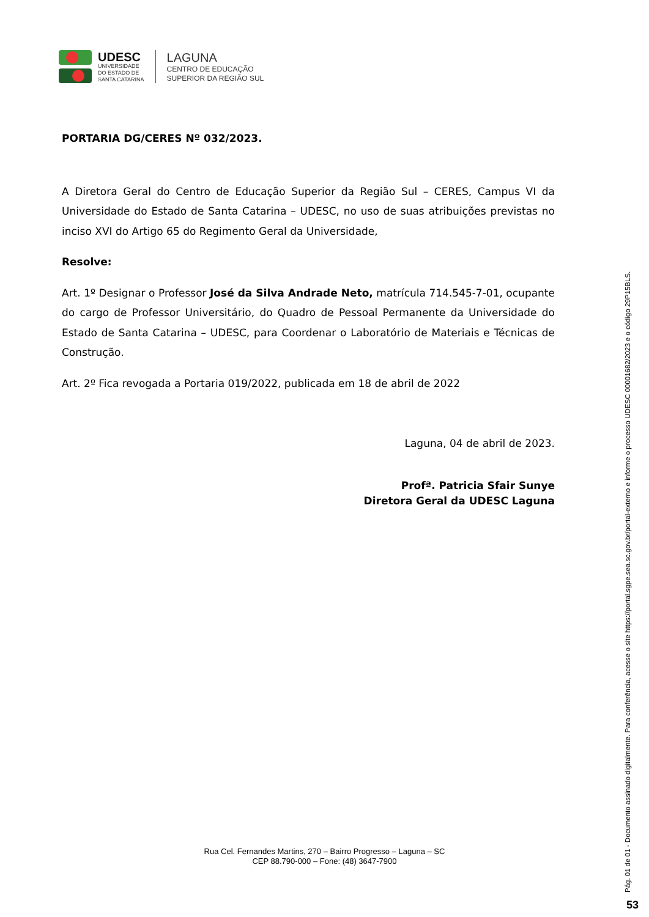UDESC
UNIVERSIDADE
DO ESTADO DE
SANTA CATARINA
LAGUNA
CENTRO DE EDUCAÇÃO
SUPERIOR DA REGIÃO SUL
PORTARIA DG/CERES Nº 032/2023.
A Diretora Geral do Centro de Educação Superior da Região Sul – CERES, Campus VI da Universidade do Estado de Santa Catarina – UDESC, no uso de suas atribuições previstas no inciso XVI do Artigo 65 do Regimento Geral da Universidade,
Resolve:
Art. 1º Designar o Professor José da Silva Andrade Neto, matrícula 714.545-7-01, ocupante do cargo de Professor Universitário, do Quadro de Pessoal Permanente da Universidade do Estado de Santa Catarina – UDESC, para Coordenar o Laboratório de Materiais e Técnicas de Construção.
Art. 2º Fica revogada a Portaria 019/2022, publicada em 18 de abril de 2022
Laguna, 04 de abril de 2023.
Profª. Patricia Sfair Sunye
Diretora Geral da UDESC Laguna
Rua Cel. Fernandes Martins, 270 – Bairro Progresso – Laguna – SC
CEP 88.790-000 – Fone: (48) 3647-7900
Pág. 01 de 01 - Documento assinado digitalmente. Para conferência, acesse o site https://portal.sgpe.sea.sc.gov.br/portal-externo e informe o processo UDESC 00001682/2023 e o código 29P15BLS.
53